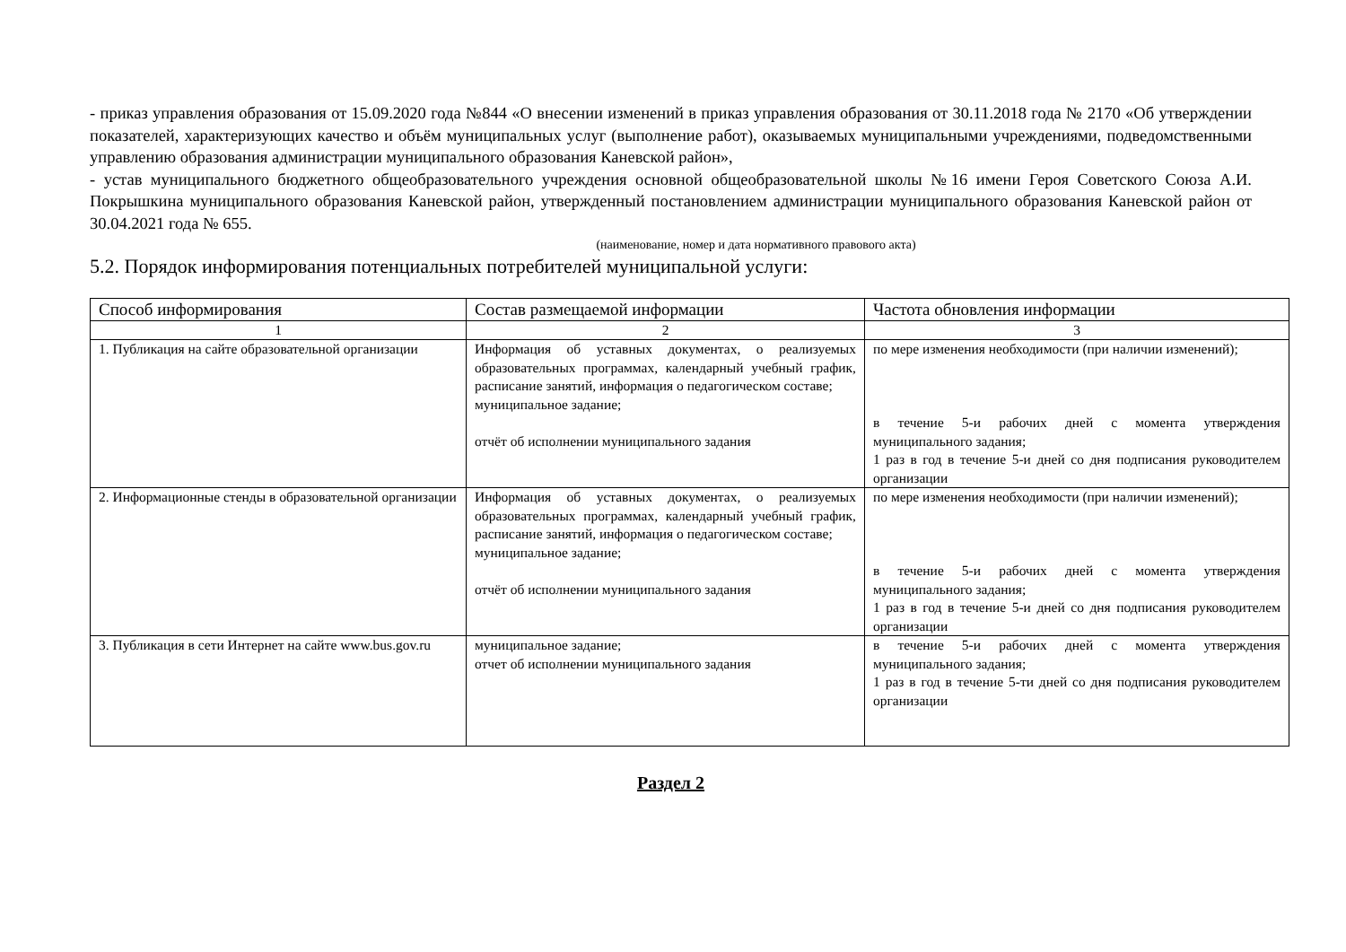- приказ управления образования от 15.09.2020 года №844 «О внесении изменений в приказ управления образования от 30.11.2018 года № 2170 «Об утверждении показателей, характеризующих качество и объём муниципальных услуг (выполнение работ), оказываемых муниципальными учреждениями, подведомственными управлению образования администрации муниципального образования Каневской район»,
- устав муниципального бюджетного общеобразовательного учреждения основной общеобразовательной школы №16 имени Героя Советского Союза А.И. Покрышкина муниципального образования Каневской район, утвержденный постановлением администрации муниципального образования Каневской район от 30.04.2021 года № 655.
(наименование, номер и дата нормативного правового акта)
5.2. Порядок информирования потенциальных потребителей муниципальной услуги:
| Способ информирования | Состав размещаемой информации | Частота обновления информации |
| --- | --- | --- |
| 1 | 2 | 3 |
| 1. Публикация на сайте образовательной организации | Информация об уставных документах, о реализуемых образовательных программах, календарный учебный график, расписание занятий, информация о педагогическом составе; муниципальное задание; отчёт об исполнении муниципального задания | по мере изменения необходимости (при наличии изменений); в течение 5-и рабочих дней с момента утверждения муниципального задания; 1 раз в год в течение 5-и дней со дня подписания руководителем организации |
| 2. Информационные стенды в образовательной организации | Информация об уставных документах, о реализуемых образовательных программах, календарный учебный график, расписание занятий, информация о педагогическом составе; муниципальное задание; отчёт об исполнении муниципального задания | по мере изменения необходимости (при наличии изменений); в течение 5-и рабочих дней с момента утверждения муниципального задания; 1 раз в год в течение 5-и дней со дня подписания руководителем организации |
| 3. Публикация в сети Интернет на сайте www.bus.gov.ru | муниципальное задание; отчет об исполнении муниципального задания | в течение 5-и рабочих дней с момента утверждения муниципального задания; 1 раз в год в течение 5-ти дней со дня подписания руководителем организации |
Раздел 2